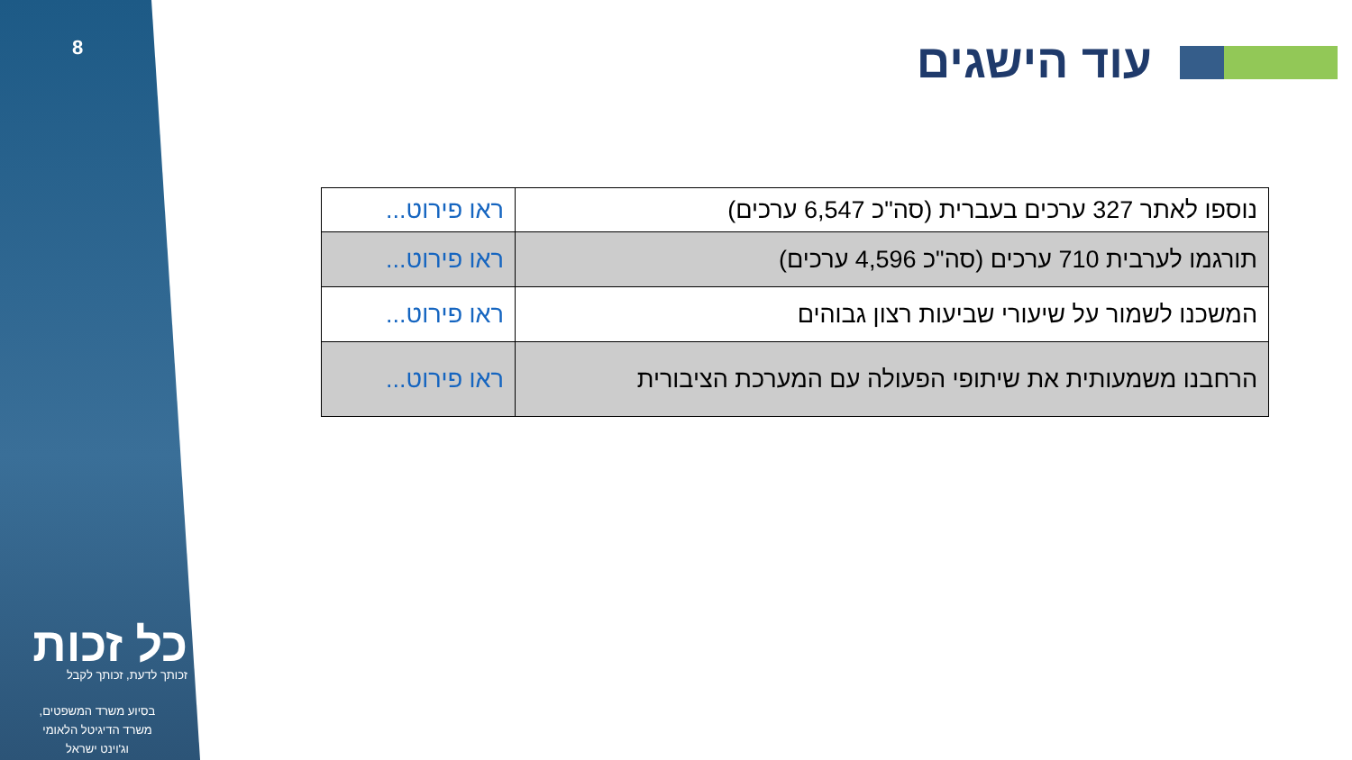8
כל זכות
זכותך לדעת, זכותך לקבל
בסיוע משרד המשפטים,
משרד הדיגיטל הלאומי
וג'וינט ישראל
עוד הישגים
| נוספו לאתר 327 ערכים בעברית (סה"כ 6,547 ערכים) | ראו פירוט... |
| תורגמו לערבית 710 ערכים (סה"כ 4,596 ערכים) | ראו פירוט... |
| המשכנו לשמור על שיעורי שביעות רצון גבוהים | ראו פירוט... |
| הרחבנו משמעותית את שיתופי הפעולה עם המערכת הציבורית | ראו פירוט... |